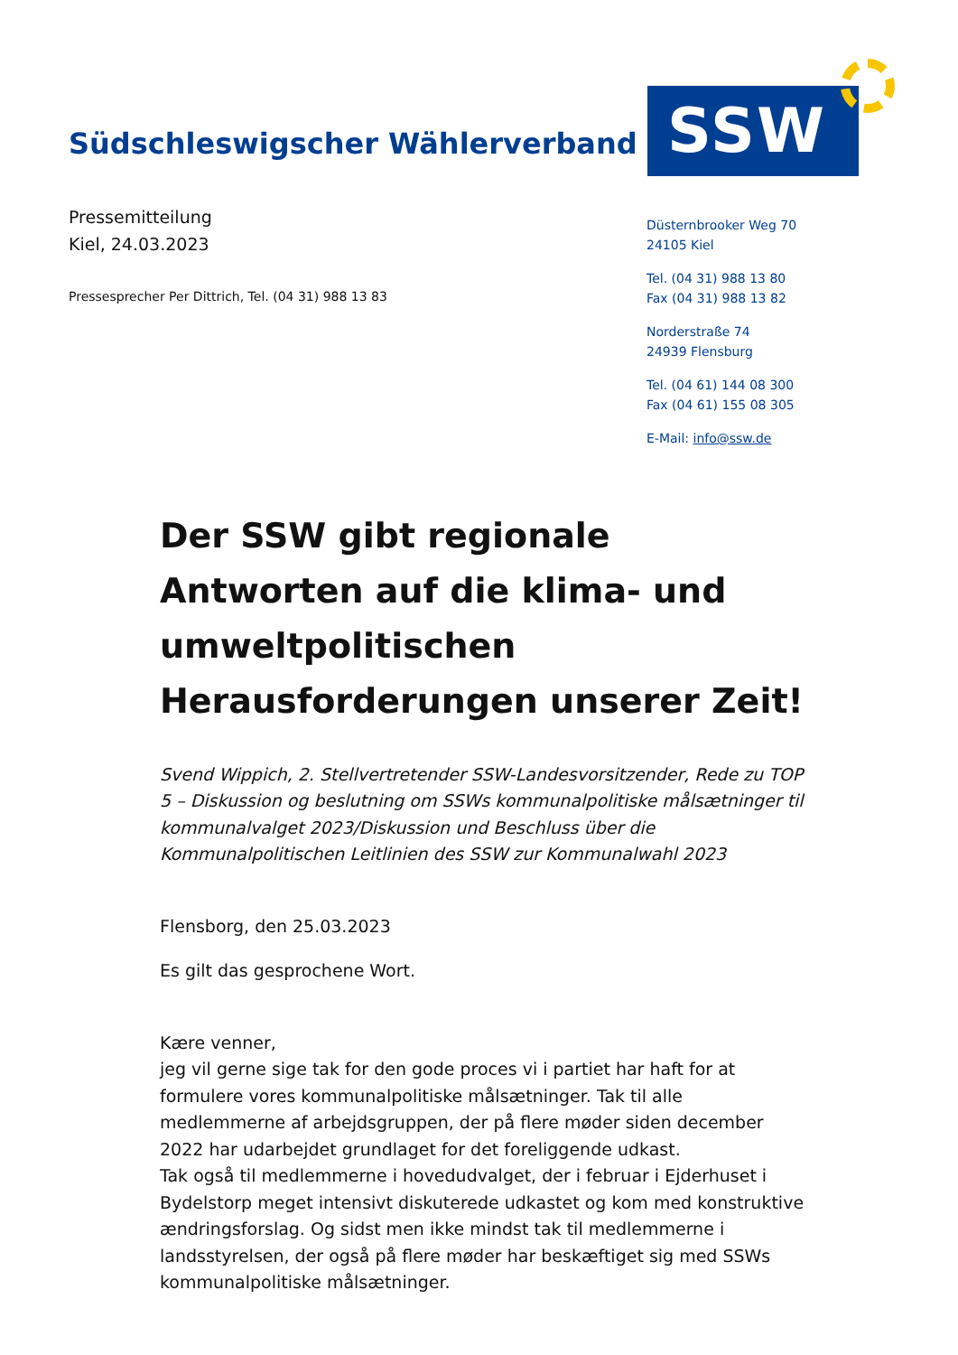Südschleswigscher Wählerverband
SSW
Pressemitteilung
Kiel, 24.03.2023
Pressesprecher Per Dittrich, Tel. (04 31) 988 13 83
Düsternbrooker Weg 70
24105 Kiel
Tel. (04 31) 988 13 80
Fax (04 31) 988 13 82
Norderstraße 74
24939 Flensburg
Tel. (04 61) 144 08 300
Fax (04 61) 155 08 305
E-Mail: info@ssw.de
Der SSW gibt regionale Antworten auf die klima- und umweltpolitischen Herausforderungen unserer Zeit!
Svend Wippich, 2. Stellvertretender SSW-Landesvorsitzender, Rede zu TOP 5 – Diskussion og beslutning om SSWs kommunalpolitiske målsætninger til kommunalvalget 2023/Diskussion und Beschluss über die Kommunalpolitischen Leitlinien des SSW zur Kommunalwahl 2023
Flensborg, den 25.03.2023
Es gilt das gesprochene Wort.
Kære venner,
jeg vil gerne sige tak for den gode proces vi i partiet har haft for at formulere vores kommunalpolitiske målsætninger. Tak til alle medlemmerne af arbejdsgruppen, der på flere møder siden december 2022 har udarbejdet grundlaget for det foreliggende udkast.
Tak også til medlemmerne i hovedudvalget, der i februar i Ejderhuset i Bydelstorp meget intensivt diskuterede udkastet og kom med konstruktive ændringsforslag. Og sidst men ikke mindst tak til medlemmerne i landsstyrelsen, der også på flere møder har beskæftiget sig med SSWs kommunalpolitiske målsætninger.